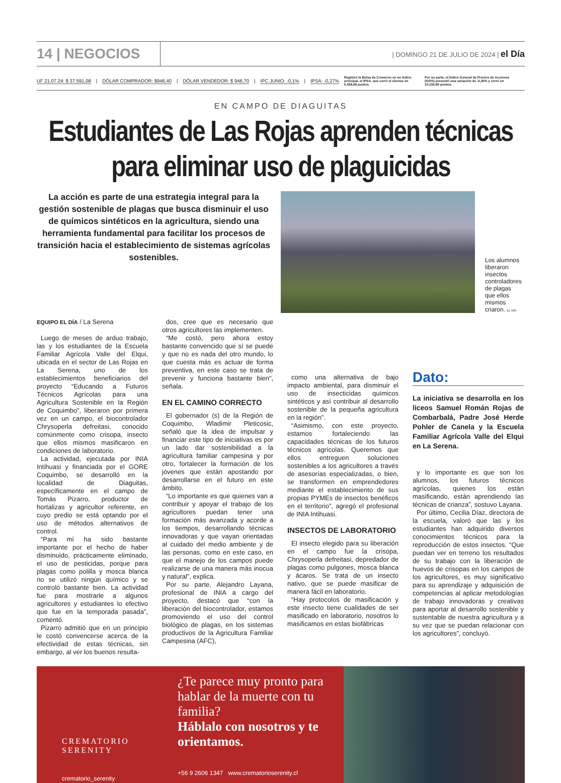14 | NEGOCIOS
| DOMINGO 21 DE JULIO DE 2024 | el Día
UF 21.07.24: $ 37.591,08 | DÓLAR COMPRADOR: $946,40 | DÓLAR VENDEDOR: $ 946,70 | IPC JUNIO: -0,1% | IPSA: -0,27% Registró la Bolsa de Comercio en su índice principal, el IPSA, que cerró el viernes en 6.558,68 puntos. Por su parte, el Índice General de Precios de Acciones (IGPA) presentó una variación de -0,26% y cerró en 33.150,86 puntos.
EN CAMPO DE DIAGUITAS
Estudiantes de Las Rojas aprenden técnicas para eliminar uso de plaguicidas
La acción es parte de una estrategia integral para la gestión sostenible de plagas que busca disminuir el uso de químicos sintéticos en la agricultura, siendo una herramienta fundamental para facilitar los procesos de transición hacia el establecimiento de sistemas agrícolas sostenibles.
Los alumnos liberaron insectos controladores de plagas que ellos mismos criaron. EL DÍA
EQUIPO EL DÍA / La Serena
Luego de meses de arduo trabajo, las y los estudiantes de la Escuela Familiar Agrícola Valle del Elqui, ubicada en el sector de Las Rojas en La Serena, uno de los establecimientos beneficiarios del proyecto “Educando a Futuros Técnicos Agrícolas para una Agricultura Sostenible en la Región de Coquimbo”, liberaron por primera vez en un campo, el biocontrolador Chrysoperla defreitasi, conocido comúnmente como crisopa, insecto que ellos mismos masificaron en condiciones de laboratorio.
La actividad, ejecutada por INIA Intihuasi y financiada por el GORE Coquimbo, se desarrolló en la localidad de Diaguitas, específicamente en el campo de Tomás Pizarro, productor de hortalizas y agricultor referente, en cuyo predio se está optando por el uso de métodos alternativos de control.
“Para mí ha sido bastante importante por el hecho de haber disminuido, prácticamente eliminado, el uso de pesticidas, porque para plagas como polilla y mosca blanca no se utilizó ningún químico y se controló bastante bien. La actividad fue para mostrarle a algunos agricultores y estudiantes lo efectivo que fue en la temporada pasada”, comentó.
Pizarro admitió que en un principio le costó convencerse acerca de la efectividad de estas técnicas, sin embargo, al ver los buenos resulta-
dos, cree que es necesario que otros agricultores las implementen.
“Me costó, pero ahora estoy bastante convencido que sí se puede y que no es nada del otro mundo, lo que cuesta más es actuar de forma preventiva, en este caso se trata de prevenir y funciona bastante bien”, señala.
EN EL CAMINO CORRECTO
El gobernador (s) de la Región de Coquimbo, Wladimir Pleticosic, señaló que la idea de impulsar y financiar este tipo de iniciativas es por un lado dar sostenibilidad a la agricultura familiar campesina y por otro, fortalecer la formación de los jóvenes que están apostando por desarrollarse en el futuro en este ámbito.
“Lo importante es que quienes van a contribuir y apoyar el trabajo de los agricultores puedan tener una formación más avanzada y acorde a los tiempos, desarrollando técnicas innovadoras y que vayan orientadas al cuidado del medio ambiente y de las personas, como en este caso, en que el manejo de los campos puede realizarse de una manera más inocua y natural”, explica.
Por su parte, Alejandro Layana, profesional de INIA a cargo del proyecto, destacó que “con la liberación del biocontrolador, estamos promoviendo el uso del control biológico de plagas, en los sistemas productivos de la Agricultura Familiar Campesina (AFC),
como una alternativa de bajo impacto ambiental, para disminuir el uso de insecticidas químicos sintéticos y así contribuir al desarrollo sostenible de la pequeña agricultura en la región”.
“Asimismo, con este proyecto, estamos fortaleciendo las capacidades técnicas de los futuros técnicos agrícolas. Queremos que ellos entreguen soluciones sostenibles a los agricultores a través de asesorías especializadas, o bien, se transformen en emprendedores mediante el establecimiento de sus propias PYMEs de insectos benéficos en el territorio”, agregó el profesional de INIA Intihuasi.
INSECTOS DE LABORATORIO
El insecto elegido para su liberación en el campo fue la crisopa, Chrysoperla defreitasi, depredador de plagas como pulgones, mosca blanca y ácaros. Se trata de un insecto nativo, que se puede masificar de manera fácil en laboratorio.
“Hay protocolos de masificación y este insecto tiene cualidades de ser masificado en laboratorio, nosotros lo masificamos en estas biofábricas
Dato:
La iniciativa se desarrolla en los liceos Samuel Román Rojas de Combarbalá, Padre José Herde Pohler de Canela y la Escuela Familiar Agrícola Valle del Elqui en La Serena.
y lo importante es que son los alumnos, los futuros técnicos agrícolas, quienes los están masificando, están aprendiendo las técnicas de crianza”, sostuvo Layana.
Por último, Cecilia Díaz, directora de la escuela, valoró que las y los estudiantes han adquirido diversos conocimientos técnicos para la reproducción de estos insectos. “Que puedan ver en terreno los resultados de su trabajo con la liberación de huevos de crisopas en los campos de los agricultores, es muy significativo para su aprendizaje y adquisición de competencias al aplicar metodologías de trabajo innovadoras y creativas para aportar al desarrollo sostenible y sustentable de nuestra agricultura y a su vez que se puedan relacionar con los agricultores”, concluyó.
CREMATORIO
SERENITY
crematorio_serenity
¿Te parece muy pronto para hablar de la muerte con tu familia?
Háblalo con nosotros y te orientamos.
+56 9 2606 1347 www.crematorioserenity.cl